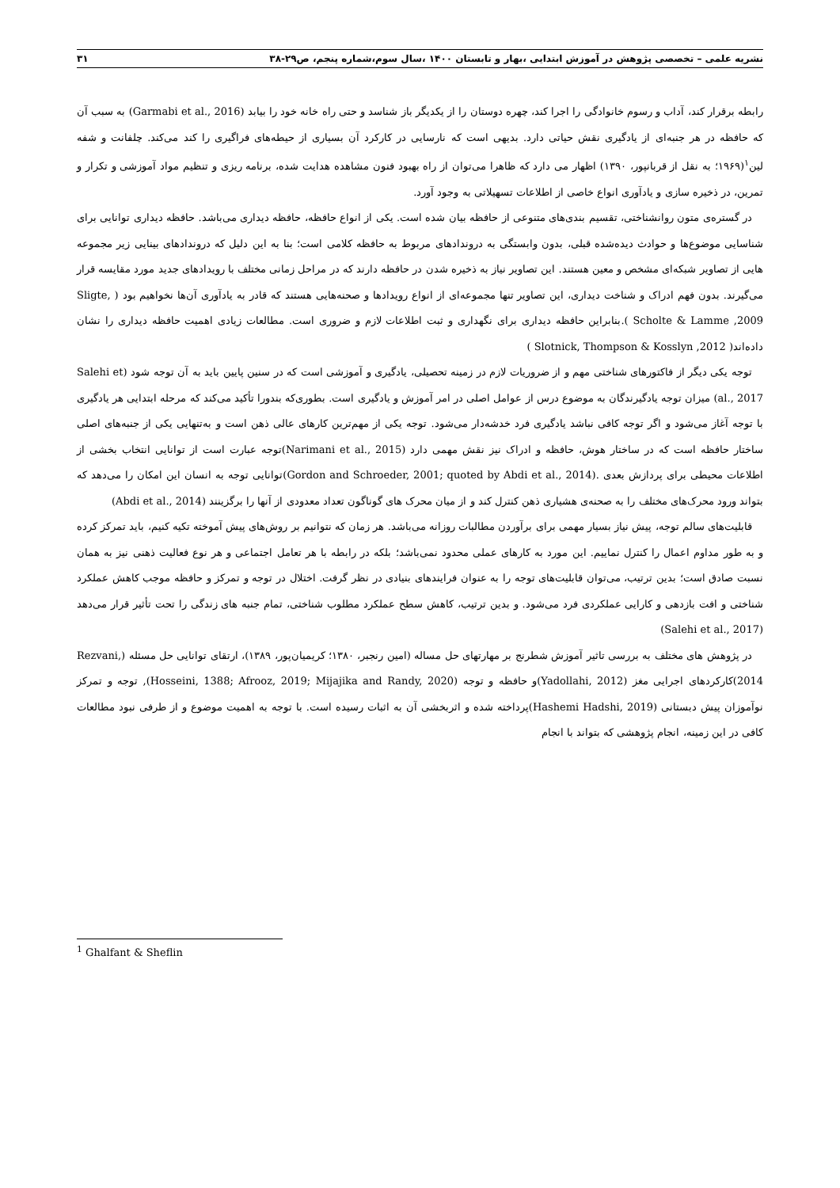نشریه علمی – تخصصی پژوهش در آموزش ابتدایی ،بهار و تابستان ۱۴۰۰ ،سال سوم،شماره پنجم، ص۲۹-۳۸ ۳۱
رابطه برقرار کند، آداب و رسوم خانوادگی را اجرا کند، چهره دوستان را از یکدیگر باز شناسد و حتی راه خانه خود را بیابد (Garmabi et al., 2016) به سبب آن که حافظه در هر جنبه‌ای از یادگیری نقش حیاتی دارد. بدیهی است که نارسایی در کارکرد آن بسیاری از حیطه‌های فراگیری را کند می‌کند. چلفانت و شفه لین<sup>۱</sup>(۱۹۶۹؛ به نقل از قربانپور، ۱۳۹۰) اظهار می دارد که ظاهرا می‌توان از راه بهبود فنون مشاهده هدایت شده، برنامه ریزی و تنظیم مواد آموزشی و تکرار و تمرین، در ذخیره سازی و یادآوری انواع خاصی از اطلاعات تسهیلاتی به وجود آورد.
در گستره‌ی متون روانشناختی، تقسیم بندی‌های متنوعی از حافظه بیان شده است. یکی از انواع حافظه، حافظه دیداری می‌باشد. حافظه دیداری توانایی برای شناسایی موضوع‌ها و حوادث دیده‌شده قبلی، بدون وابستگی به دروندادهای مربوط به حافظه کلامی است؛ بنا به این دلیل که دروندادهای بینایی زیر مجموعه هایی از تصاویر شبکه‌ای مشخص و معین هستند. این تصاویر نیاز به ذخیره شدن در حافظه دارند که در مراحل زمانی مختلف با رویدادهای جدید مورد مقایسه قرار می‌گیرند. بدون فهم ادراک و شناخت دیداری، این تصاویر تنها مجموعه‌ای از انواع رویدادها و صحنه‌هایی هستند که قادر به یادآوری آن‌ها نخواهیم بود ( Sligte, Scholte & Lamme ,2009 ).بنابراین حافظه دیداری برای نگهداری و ثبت اطلاعات لازم و ضروری است. مطالعات زیادی اهمیت حافظه دیداری را نشان داده‌اند( Slotnick, Thompson & Kosslyn ,2012 )
توجه یکی دیگر از فاکتورهای شناختی مهم و از ضروریات لازم در زمینه تحصیلی، یادگیری و آموزشی است که در سنین پایین باید به آن توجه شود (Salehi et al., 2017) میزان توجه یادگیرندگان به موضوع درس از عوامل اصلی در امر آموزش و یادگیری است. بطوری‌که بندورا تأکید می‌کند که مرحله ابتدایی هر یادگیری با توجه آغاز می‌شود و اگر توجه کافی نباشد یادگیری فرد خدشه‌دار می‌شود. توجه یکی از مهم‌ترین کارهای عالی ذهن است و به‌تنهایی یکی از جنبه‌های اصلی ساختار حافظه است که در ساختار هوش، حافظه و ادراک نیز نقش مهمی دارد (Narimani et al., 2015)توجه عبارت است از توانایی انتخاب بخشی از اطلاعات محیطی برای پردازش بعدی .(Gordon and Schroeder, 2001; quoted by Abdi et al., 2014)توانایی توجه به انسان این امکان را می‌دهد که بتواند ورود محرک‌های مختلف را به صحنه‌ی هشیاری ذهن کنترل کند و از میان محرک های گوناگون تعداد معدودی از آنها را برگزینند (Abdi et al., 2014)
قابلیت‌های سالم توجه، پیش نیاز بسیار مهمی برای برآوردن مطالبات روزانه می‌باشد. هر زمان که نتوانیم بر روش‌های پیش آموخته تکیه کنیم، باید تمرکز کرده و به طور مداوم اعمال را کنترل نماییم. این مورد به کارهای عملی محدود نمی‌باشد؛ بلکه در رابطه با هر تعامل اجتماعی و هر نوع فعالیت ذهنی نیز به همان نسبت صادق است؛ بدین ترتیب، می‌توان قابلیت‌های توجه را به عنوان فرایندهای بنیادی در نظر گرفت. اختلال در توجه و تمرکز و حافظه موجب کاهش عملکرد شناختی و افت بازدهی و کارایی عملکردی فرد می‌شود. و بدین ترتیب، کاهش سطح عملکرد مطلوب شناختی، تمام جنبه های زندگی را تحت تأثیر قرار می‌دهد (Salehi et al., 2017)
در پژوهش های مختلف به بررسی تاثیر آموزش شطرنج بر مهارتهای حل مساله (امین رنجبر، ۱۳۸۰؛ کریمیان‌پور، ۱۳۸۹)، ارتقای توانایی حل مسئله (Rezvani, 2014)کارکردهای اجرایی مغز (Yadollahi, 2012)و حافظه و توجه (Hosseini, 1388; Afrooz, 2019; Mijajika and Randy, 2020), توجه و تمرکز نوآموزان پیش دبستانی (Hashemi Hadshi, 2019)پرداخته شده و اثربخشی آن به اثبات رسیده است. با توجه به اهمیت موضوع و از طرفی نبود مطالعات کافی در این زمینه، انجام پژوهشی که بتواند با انجام
<sup>1</sup> Ghalfant & Sheflin